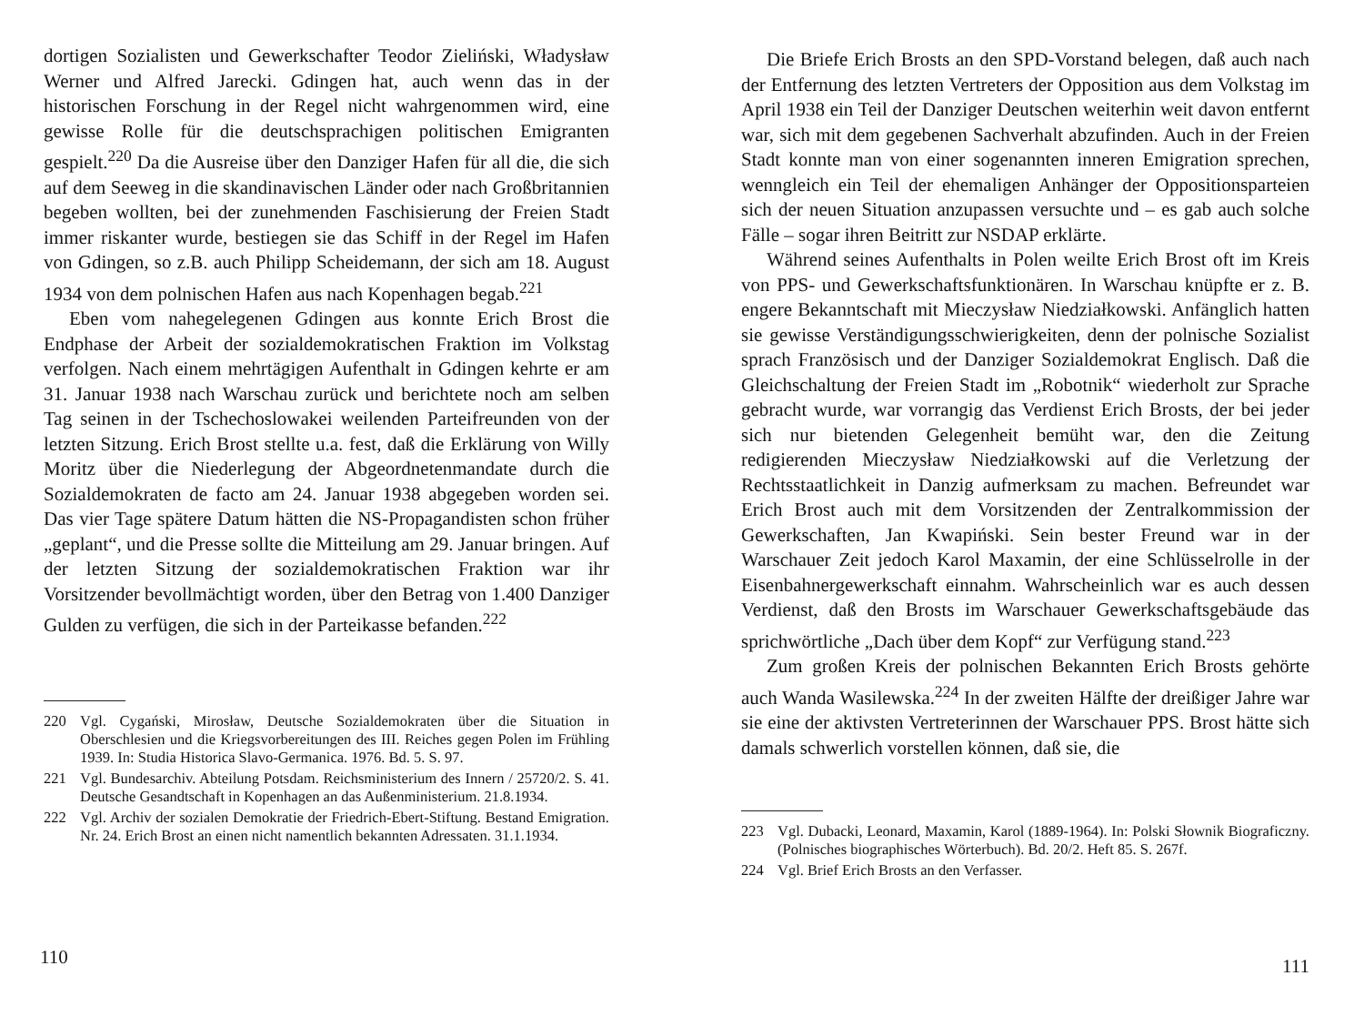dortigen Sozialisten und Gewerkschafter Teodor Zieliński, Władysław Werner und Alfred Jarecki. Gdingen hat, auch wenn das in der historischen Forschung in der Regel nicht wahrgenommen wird, eine gewisse Rolle für die deutschsprachigen politischen Emigranten gespielt.<sup>220</sup> Da die Ausreise über den Danziger Hafen für all die, die sich auf dem Seeweg in die skandinavischen Länder oder nach Großbritannien begeben wollten, bei der zunehmenden Faschisierung der Freien Stadt immer riskanter wurde, bestiegen sie das Schiff in der Regel im Hafen von Gdingen, so z.B. auch Philipp Scheidemann, der sich am 18. August 1934 von dem polnischen Hafen aus nach Kopenhagen begab.<sup>221</sup>
Eben vom nahegelegenen Gdingen aus konnte Erich Brost die Endphase der Arbeit der sozialdemokratischen Fraktion im Volkstag verfolgen. Nach einem mehrtägigen Aufenthalt in Gdingen kehrte er am 31. Januar 1938 nach Warschau zurück und berichtete noch am selben Tag seinen in der Tschechoslowakei weilenden Parteifreunden von der letzten Sitzung. Erich Brost stellte u.a. fest, daß die Erklärung von Willy Moritz über die Niederlegung der Abgeordnetenmandate durch die Sozialdemokraten de facto am 24. Januar 1938 abgegeben worden sei. Das vier Tage spätere Datum hätten die NS-Propagandisten schon früher „geplant“, und die Presse sollte die Mitteilung am 29. Januar bringen. Auf der letzten Sitzung der sozialdemokratischen Fraktion war ihr Vorsitzender bevollmächtigt worden, über den Betrag von 1.400 Danziger Gulden zu verfügen, die sich in der Parteikasse befanden.<sup>222</sup>
220 Vgl. Cygański, Mirosław, Deutsche Sozialdemokraten über die Situation in Oberschlesien und die Kriegsvorbereitungen des III. Reiches gegen Polen im Frühling 1939. In: Studia Historica Slavo-Germanica. 1976. Bd. 5. S. 97.
221 Vgl. Bundesarchiv. Abteilung Potsdam. Reichsministerium des Innern / 25720/2. S. 41. Deutsche Gesandtschaft in Kopenhagen an das Außenministerium. 21.8.1934.
222 Vgl. Archiv der sozialen Demokratie der Friedrich-Ebert-Stiftung. Bestand Emigration. Nr. 24. Erich Brost an einen nicht namentlich bekannten Adressaten. 31.1.1934.
110
Die Briefe Erich Brosts an den SPD-Vorstand belegen, daß auch nach der Entfernung des letzten Vertreters der Opposition aus dem Volkstag im April 1938 ein Teil der Danziger Deutschen weiterhin weit davon entfernt war, sich mit dem gegebenen Sachverhalt abzufinden. Auch in der Freien Stadt konnte man von einer sogenannten inneren Emigration sprechen, wenngleich ein Teil der ehemaligen Anhänger der Oppositionsparteien sich der neuen Situation anzupassen versuchte und – es gab auch solche Fälle – sogar ihren Beitritt zur NSDAP erklärte.
Während seines Aufenthalts in Polen weilte Erich Brost oft im Kreis von PPS- und Gewerkschaftsfunktionären. In Warschau knüpfte er z. B. engere Bekanntschaft mit Mieczysław Niedziałkowski. Anfänglich hatten sie gewisse Verständigungsschwierigkeiten, denn der polnische Sozialist sprach Französisch und der Danziger Sozialdemokrat Englisch. Daß die Gleichschaltung der Freien Stadt im „Robotnik“ wiederholt zur Sprache gebracht wurde, war vorrangig das Verdienst Erich Brosts, der bei jeder sich nur bietenden Gelegenheit bemüht war, den die Zeitung redigierenden Mieczysław Niedziałkowski auf die Verletzung der Rechtsstaatlichkeit in Danzig aufmerksam zu machen. Befreundet war Erich Brost auch mit dem Vorsitzenden der Zentralkommission der Gewerkschaften, Jan Kwapiński. Sein bester Freund war in der Warschauer Zeit jedoch Karol Maxamin, der eine Schlüsselrolle in der Eisenbahnergewerkschaft einnahm. Wahrscheinlich war es auch dessen Verdienst, daß den Brosts im Warschauer Gewerkschaftsgebäude das sprichwörtliche „Dach über dem Kopf“ zur Verfügung stand.<sup>223</sup>
Zum großen Kreis der polnischen Bekannten Erich Brosts gehörte auch Wanda Wasilewska.<sup>224</sup> In der zweiten Hälfte der dreißiger Jahre war sie eine der aktivsten Vertreterinnen der Warschauer PPS. Brost hätte sich damals schwerlich vorstellen können, daß sie, die
223 Vgl. Dubacki, Leonard, Maxamin, Karol (1889-1964). In: Polski Słownik Biograficzny. (Polnisches biographisches Wörterbuch). Bd. 20/2. Heft 85. S. 267f.
224 Vgl. Brief Erich Brosts an den Verfasser.
111